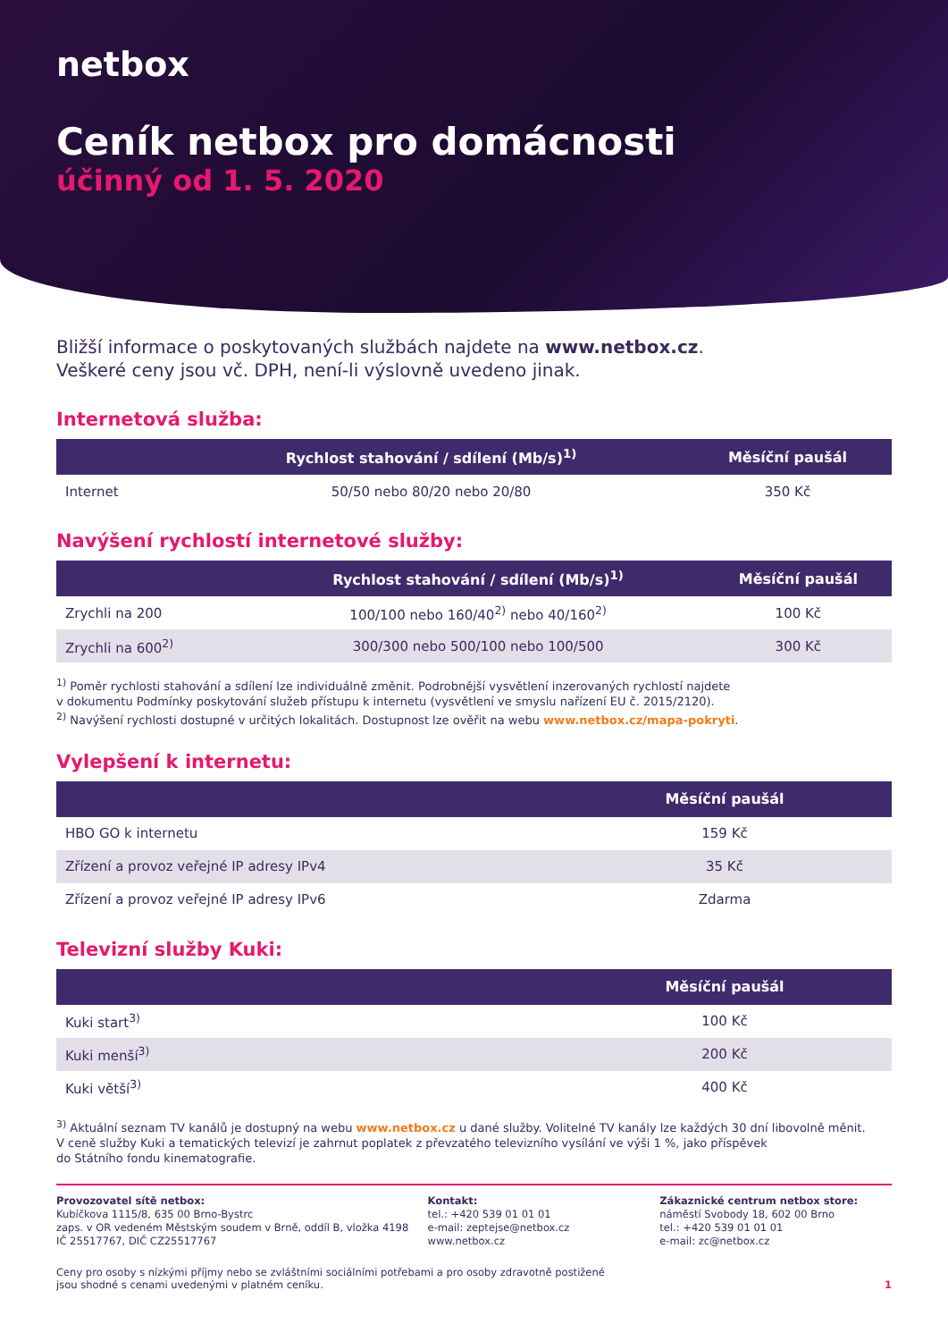netbox
Ceník netbox pro domácnosti
účinný od 1. 5. 2020
Bližší informace o poskytovaných službách najdete na www.netbox.cz.
Veškeré ceny jsou vč. DPH, není-li výslovně uvedeno jinak.
Internetová služba:
| | Rychlost stahování / sdílení (Mb/s)<sup>1)</sup> | Měsíční paušál |
| --- | --- | --- |
| Internet | 50/50 nebo 80/20 nebo 20/80 | 350 Kč |
Navýšení rychlostí internetové služby:
| | Rychlost stahování / sdílení (Mb/s)<sup>1)</sup> | Měsíční paušál |
| --- | --- | --- |
| Zrychli na 200 | 100/100 nebo 160/40<sup>2)</sup> nebo 40/160<sup>2)</sup> | 100 Kč |
| Zrychli na 600<sup>2)</sup> | 300/300 nebo 500/100 nebo 100/500 | 300 Kč |
<sup>1)</sup> Poměr rychlosti stahování a sdílení lze individuálně změnit. Podrobnější vysvětlení inzerovaných rychlostí najdete
v dokumentu Podmínky poskytování služeb přístupu k internetu (vysvětlení ve smyslu nařízení EU č. 2015/2120).
<sup>2)</sup> Navýšení rychlosti dostupné v určitých lokalitách. Dostupnost lze ověřit na webu www.netbox.cz/mapa-pokryti.
Vylepšení k internetu:
| | Měsíční paušál |
| --- | --- |
| HBO GO k internetu | 159 Kč |
| Zřízení a provoz veřejné IP adresy IPv4 | 35 Kč |
| Zřízení a provoz veřejné IP adresy IPv6 | Zdarma |
Televizní služby Kuki:
| | Měsíční paušál |
| --- | --- |
| Kuki start<sup>3)</sup> | 100 Kč |
| Kuki menší<sup>3)</sup> | 200 Kč |
| Kuki větší<sup>3)</sup> | 400 Kč |
<sup>3)</sup> Aktuální seznam TV kanálů je dostupný na webu www.netbox.cz u dané služby. Volitelné TV kanály lze každých 30 dní libovolně měnit.
V ceně služby Kuki a tematických televizí je zahrnut poplatek z převzatého televizního vysílání ve výši 1 %, jako příspěvek
do Státního fondu kinematografie.
Provozovatel sítě netbox:
Kubíčkova 1115/8, 635 00 Brno-Bystrc
zaps. v OR vedeném Městským soudem v Brně, oddíl B, vložka 4198
IČ 25517767, DIČ CZ25517767
Kontakt:
tel.: +420 539 01 01 01
e-mail: zeptejse@netbox.cz
www.netbox.cz
Zákaznické centrum netbox store:
náměstí Svobody 18, 602 00 Brno
tel.: +420 539 01 01 01
e-mail: zc@netbox.cz
Ceny pro osoby s nízkými příjmy nebo se zvláštními sociálními potřebami a pro osoby zdravotně postižené
jsou shodné s cenami uvedenými v platném ceníku. 1